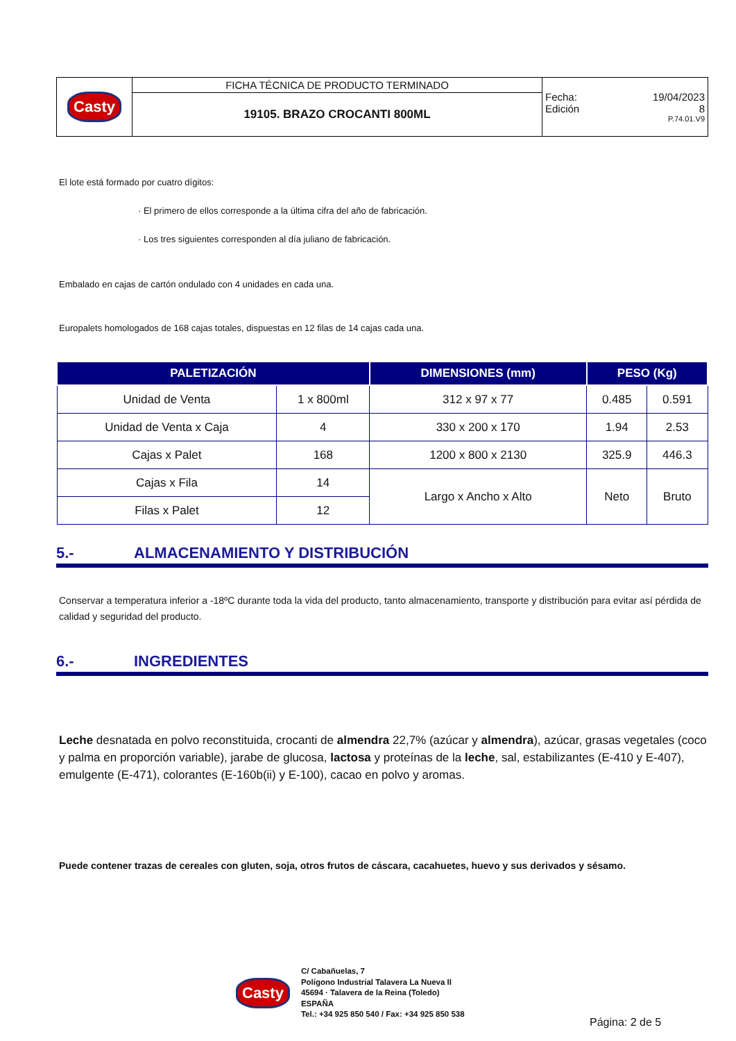| Casty | FICHA TÉCNICA DE PRODUCTO TERMINADO | Fecha: 19/04/2023 Edición 8 P.74.01.V9 |
| | 19105. BRAZO CROCANTI 800ML | |
El lote está formado por cuatro dígitos:
· El primero de ellos corresponde a la última cifra del año de fabricación.
· Los tres siguientes corresponden al día juliano de fabricación.
Embalado en cajas de cartón ondulado con 4 unidades en cada una.
Europalets homologados de 168 cajas totales, dispuestas en 12 filas de 14 cajas cada una.
| PALETIZACIÓN | | DIMENSIONES (mm) | PESO (Kg) | |
| --- | --- | --- | --- | --- |
| Unidad de Venta | 1 x 800ml | 312 x 97 x 77 | 0.485 | 0.591 |
| Unidad de Venta x Caja | 4 | 330 x 200 x 170 | 1.94 | 2.53 |
| Cajas x Palet | 168 | 1200 x 800 x 2130 | 325.9 | 446.3 |
| Cajas x Fila | 14 | Largo x Ancho x Alto | Neto | Bruto |
| Filas x Palet | 12 | | | |
5.- ALMACENAMIENTO Y DISTRIBUCIÓN
Conservar a temperatura inferior a -18ºC durante toda la vida del producto, tanto almacenamiento, transporte y distribución para evitar así pérdida de calidad y seguridad del producto.
6.- INGREDIENTES
Leche desnatada en polvo reconstituida, crocanti de almendra 22,7% (azúcar y almendra), azúcar, grasas vegetales (coco y palma en proporción variable), jarabe de glucosa, lactosa y proteínas de la leche, sal, estabilizantes (E-410 y E-407), emulgente (E-471), colorantes (E-160b(ii) y E-100), cacao en polvo y aromas.
Puede contener trazas de cereales con gluten, soja, otros frutos de cáscara, cacahuetes, huevo y sus derivados y sésamo.
Casty
C/ Cabañuelas, 7
Polígono Industrial Talavera La Nueva II
45694 · Talavera de la Reina (Toledo)
ESPAÑA
Tel.: +34 925 850 540 / Fax: +34 925 850 538
Página: 2 de 5